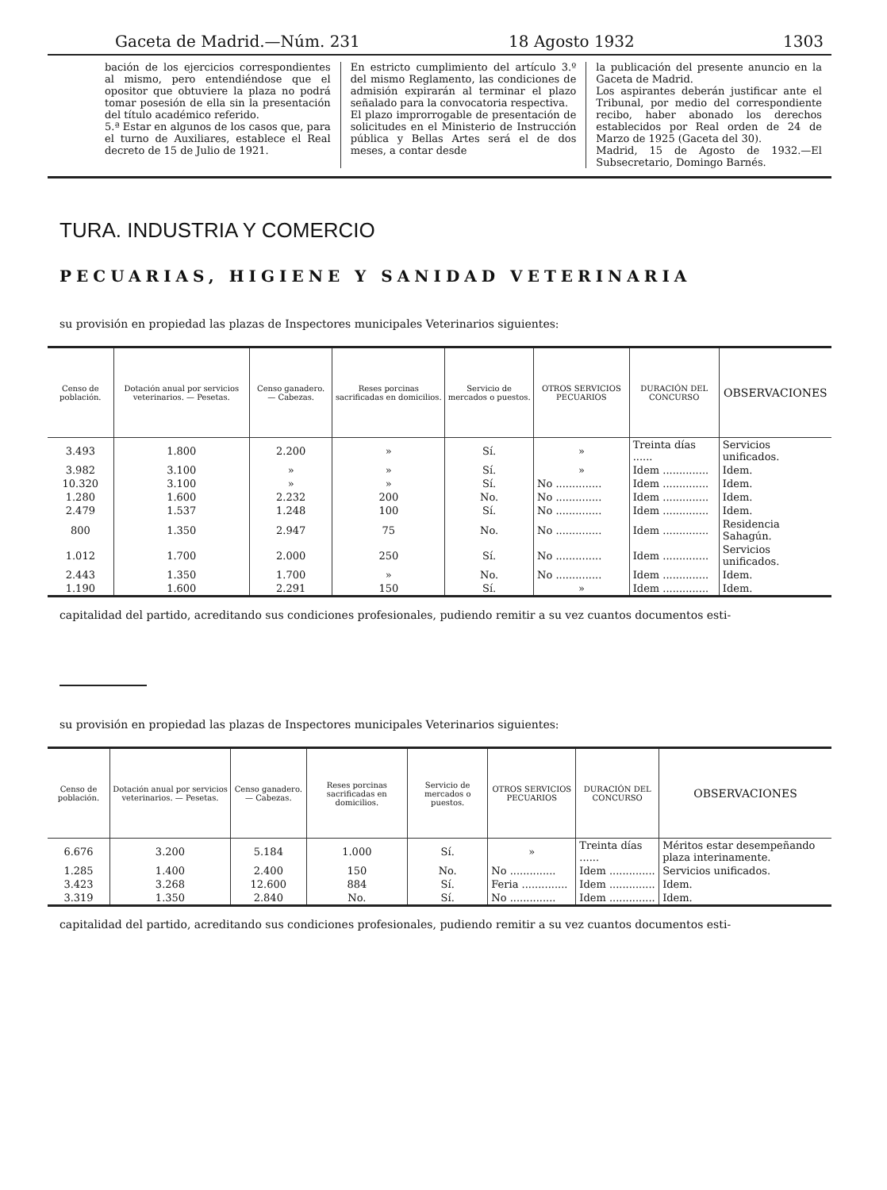Gaceta de Madrid.—Núm. 231 18 Agosto 1932 1303
bación de los ejercicios correspondientes al mismo, pero entendiéndose que el opositor que obtuviere la plaza no podrá tomar posesión de ella sin la presentación del título académico referido.
5.ª Estar en algunos de los casos que, para el turno de Auxiliares, establece el Real decreto de 15 de Julio de 1921.
En estricto cumplimiento del artículo 3.º del mismo Reglamento, las condiciones de admisión expirarán al terminar el plazo señalado para la convocatoria respectiva.
El plazo improrrogable de presentación de solicitudes en el Ministerio de Instrucción pública y Bellas Artes será el de dos meses, a contar desde
la publicación del presente anuncio en la Gaceta de Madrid.
Los aspirantes deberán justificar ante el Tribunal, por medio del correspondiente recibo, haber abonado los derechos establecidos por Real orden de 24 de Marzo de 1925 (Gaceta del 30).
Madrid, 15 de Agosto de 1932.—El Subsecretario, Domingo Barnés.
TURA. INDUSTRIA Y COMERCIO
PECUARIAS, HIGIENE Y SANIDAD VETERINARIA
su provisión en propiedad las plazas de Inspectores municipales Veterinarios siguientes:
| Censo de población. | Dotación anual por servicios veterinarios. — Pesetas. | Censo ganadero. — Cabezas. | Reses porcinas sacrificadas en domicilios. | Servicio de mercados o puestos. | OTROS SERVICIOS PECUARIOS | DURACIÓN DEL CONCURSO | OBSERVACIONES |
| --- | --- | --- | --- | --- | --- | --- | --- |
| 3.493 | 1.800 | 2.200 | » | Sí. | » | Treinta días ...... | Servicios unificados. |
| 3.982 | 3.100 | » | » | Sí. | » | Idem .............. | Idem. |
| 10.320 | 3.100 | » | » | Sí. | No .............. | Idem .............. | Idem. |
| 1.280 | 1.600 | 2.232 | 200 | No. | No .............. | Idem .............. | Idem. |
| 2.479 | 1.537 | 1.248 | 100 | Sí. | No .............. | Idem .............. | Idem. |
| 800 | 1.350 | 2.947 | 75 | No. | No .............. | Idem .............. | Residencia Sahagún. |
| 1.012 | 1.700 | 2.000 | 250 | Sí. | No .............. | Idem .............. | Servicios unificados. |
| 2.443 | 1.350 | 1.700 | » | No. | No .............. | Idem .............. | Idem. |
| 1.190 | 1.600 | 2.291 | 150 | Sí. | » | Idem .............. | Idem. |
capitalidad del partido, acreditando sus condiciones profesionales, pudiendo remitir a su vez cuantos documentos esti-
su provisión en propiedad las plazas de Inspectores municipales Veterinarios siguientes:
| Censo de población. | Dotación anual por servicios veterinarios. — Pesetas. | Censo ganadero. — Cabezas. | Reses porcinas sacrificadas en domicilios. | Servicio de mercados o puestos. | OTROS SERVICIOS PECUARIOS | DURACIÓN DEL CONCURSO | OBSERVACIONES |
| --- | --- | --- | --- | --- | --- | --- | --- |
| 6.676 | 3.200 | 5.184 | 1.000 | Sí. | » | Treinta días ...... | Méritos estar desempeñando plaza interinamente. |
| 1.285 | 1.400 | 2.400 | 150 | No. | No .............. | Idem .............. | Servicios unificados. |
| 3.423 | 3.268 | 12.600 | 884 | Sí. | Feria .............. | Idem .............. | Idem. |
| 3.319 | 1.350 | 2.840 | No. | Sí. | No .............. | Idem .............. | Idem. |
capitalidad del partido, acreditando sus condiciones profesionales, pudiendo remitir a su vez cuantos documentos esti-